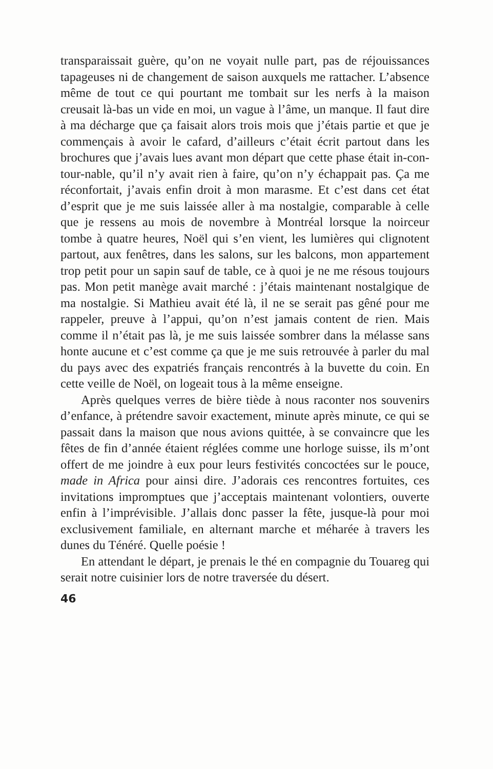transparaissait guère, qu’on ne voyait nulle part, pas de réjouissances tapageuses ni de changement de saison auxquels me rattacher. L’absence même de tout ce qui pourtant me tombait sur les nerfs à la maison creusait là-bas un vide en moi, un vague à l’âme, un manque. Il faut dire à ma décharge que ça faisait alors trois mois que j’étais partie et que je commençais à avoir le cafard, d’ailleurs c’était écrit partout dans les brochures que j’avais lues avant mon départ que cette phase était in-con-tour-nable, qu’il n’y avait rien à faire, qu’on n’y échappait pas. Ça me réconfortait, j’avais enfin droit à mon marasme. Et c’est dans cet état d’esprit que je me suis laissée aller à ma nostalgie, comparable à celle que je ressens au mois de novembre à Montréal lorsque la noirceur tombe à quatre heures, Noël qui s’en vient, les lumières qui clignotent partout, aux fenêtres, dans les salons, sur les balcons, mon appartement trop petit pour un sapin sauf de table, ce à quoi je ne me résous toujours pas. Mon petit manège avait marché : j’étais maintenant nostalgique de ma nostalgie. Si Mathieu avait été là, il ne se serait pas gêné pour me rappeler, preuve à l’appui, qu’on n’est jamais content de rien. Mais comme il n’était pas là, je me suis laissée sombrer dans la mélasse sans honte aucune et c’est comme ça que je me suis retrouvée à parler du mal du pays avec des expatriés français rencontrés à la buvette du coin. En cette veille de Noël, on logeait tous à la même enseigne.
Après quelques verres de bière tiède à nous raconter nos souvenirs d’enfance, à prétendre savoir exactement, minute après minute, ce qui se passait dans la maison que nous avions quittée, à se convaincre que les fêtes de fin d’année étaient réglées comme une horloge suisse, ils m’ont offert de me joindre à eux pour leurs festivités concoctées sur le pouce, made in Africa pour ainsi dire. J’adorais ces rencontres fortuites, ces invitations impromptues que j’acceptais maintenant volontiers, ouverte enfin à l’imprévisible. J’allais donc passer la fête, jusque-là pour moi exclusivement familiale, en alternant marche et méharée à travers les dunes du Ténéré. Quelle poésie !
En attendant le départ, je prenais le thé en compagnie du Touareg qui serait notre cuisinier lors de notre traversée du désert.
46